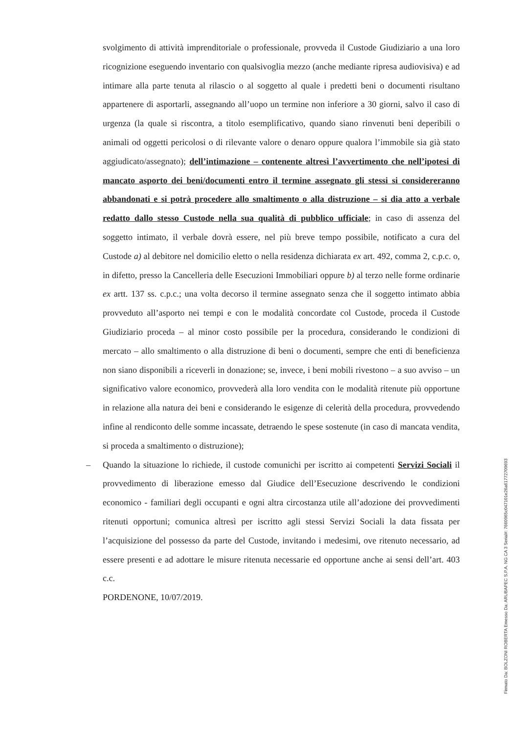svolgimento di attività imprenditoriale o professionale, provveda il Custode Giudiziario a una loro ricognizione eseguendo inventario con qualsivoglia mezzo (anche mediante ripresa audiovisiva) e ad intimare alla parte tenuta al rilascio o al soggetto al quale i predetti beni o documenti risultano appartenere di asportarli, assegnando all’uopo un termine non inferiore a 30 giorni, salvo il caso di urgenza (la quale si riscontra, a titolo esemplificativo, quando siano rinvenuti beni deperibili o animali od oggetti pericolosi o di rilevante valore o denaro oppure qualora l’immobile sia già stato aggiudicato/assegnato); dell’intimazione – contenente altresì l’avvertimento che nell’ipotesi di mancato asporto dei beni/documenti entro il termine assegnato gli stessi si considereranno abbandonati e si potrà procedere allo smaltimento o alla distruzione – si dia atto a verbale redatto dallo stesso Custode nella sua qualità di pubblico ufficiale; in caso di assenza del soggetto intimato, il verbale dovrà essere, nel più breve tempo possibile, notificato a cura del Custode a) al debitore nel domicilio eletto o nella residenza dichiarata ex art. 492, comma 2, c.p.c. o, in difetto, presso la Cancelleria delle Esecuzioni Immobiliari oppure b) al terzo nelle forme ordinarie ex artt. 137 ss. c.p.c.; una volta decorso il termine assegnato senza che il soggetto intimato abbia provveduto all’asporto nei tempi e con le modalità concordate col Custode, proceda il Custode Giudiziario proceda – al minor costo possibile per la procedura, considerando le condizioni di mercato – allo smaltimento o alla distruzione di beni o documenti, sempre che enti di beneficienza non siano disponibili a riceverli in donazione; se, invece, i beni mobili rivestono – a suo avviso – un significativo valore economico, provvederà alla loro vendita con le modalità ritenute più opportune in relazione alla natura dei beni e considerando le esigenze di celerità della procedura, provvedendo infine al rendiconto delle somme incassate, detraendo le spese sostenute (in caso di mancata vendita, si proceda a smaltimento o distruzione);
– Quando la situazione lo richiede, il custode comunichi per iscritto ai competenti Servizi Sociali il provvedimento di liberazione emesso dal Giudice dell’Esecuzione descrivendo le condizioni economico - familiari degli occupanti e ogni altra circostanza utile all’adozione dei provvedimenti ritenuti opportuni; comunica altresì per iscritto agli stessi Servizi Sociali la data fissata per l’acquisizione del possesso da parte del Custode, invitando i medesimi, ove ritenuto necessario, ad essere presenti e ad adottare le misure ritenuta necessarie ed opportune anche ai sensi dell’art. 403 c.c.
PORDENONE, 10/07/2019.
Firmato Da: BOLZONI ROBERTA Emesso Da: ARUBAPEC S.P.A. NG CA 3 Serial#: 7660965c047101e26a61772709693